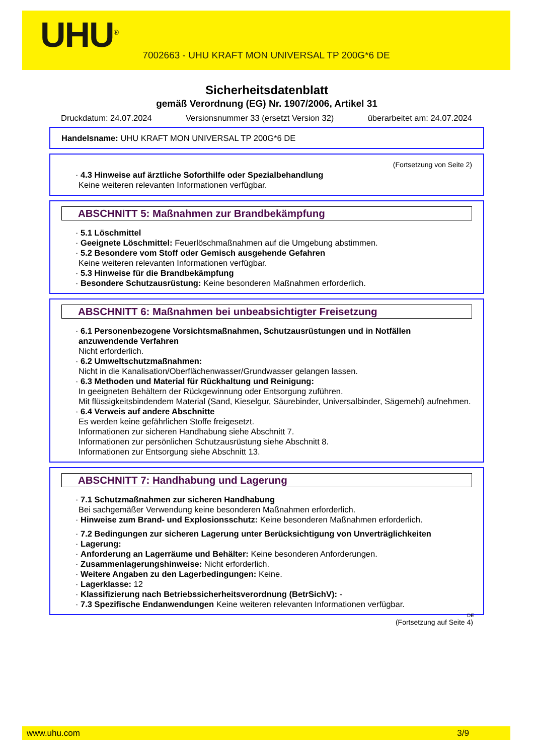UHU<sup>®</sup>
7002663 - UHU KRAFT MON UNIVERSAL TP 200G*6 DE
Sicherheitsdatenblatt
gemäß Verordnung (EG) Nr. 1907/2006, Artikel 31
Druckdatum: 24.07.2024 Versionsnummer 33 (ersetzt Version 32) überarbeitet am: 24.07.2024
Handelsname: UHU KRAFT MON UNIVERSAL TP 200G*6 DE
(Fortsetzung von Seite 2)
· 4.3 Hinweise auf ärztliche Soforthilfe oder Spezialbehandlung
Keine weiteren relevanten Informationen verfügbar.
ABSCHNITT 5: Maßnahmen zur Brandbekämpfung
· 5.1 Löschmittel
· Geeignete Löschmittel: Feuerlöschmaßnahmen auf die Umgebung abstimmen.
· 5.2 Besondere vom Stoff oder Gemisch ausgehende Gefahren
Keine weiteren relevanten Informationen verfügbar.
· 5.3 Hinweise für die Brandbekämpfung
· Besondere Schutzausrüstung: Keine besonderen Maßnahmen erforderlich.
ABSCHNITT 6: Maßnahmen bei unbeabsichtigter Freisetzung
· 6.1 Personenbezogene Vorsichtsmaßnahmen, Schutzausrüstungen und in Notfällen anzuwendende Verfahren
Nicht erforderlich.
· 6.2 Umweltschutzmaßnahmen:
Nicht in die Kanalisation/Oberflächenwasser/Grundwasser gelangen lassen.
· 6.3 Methoden und Material für Rückhaltung und Reinigung:
In geeigneten Behältern der Rückgewinnung oder Entsorgung zuführen.
Mit flüssigkeitsbindendem Material (Sand, Kieselgur, Säurebinder, Universalbinder, Sägemehl) aufnehmen.
· 6.4 Verweis auf andere Abschnitte
Es werden keine gefährlichen Stoffe freigesetzt.
Informationen zur sicheren Handhabung siehe Abschnitt 7.
Informationen zur persönlichen Schutzausrüstung siehe Abschnitt 8.
Informationen zur Entsorgung siehe Abschnitt 13.
ABSCHNITT 7: Handhabung und Lagerung
· 7.1 Schutzmaßnahmen zur sicheren Handhabung
Bei sachgemäßer Verwendung keine besonderen Maßnahmen erforderlich.
· Hinweise zum Brand- und Explosionsschutz: Keine besonderen Maßnahmen erforderlich.
· 7.2 Bedingungen zur sicheren Lagerung unter Berücksichtigung von Unverträglichkeiten
· Lagerung:
· Anforderung an Lagerräume und Behälter: Keine besonderen Anforderungen.
· Zusammenlagerungshinweise: Nicht erforderlich.
· Weitere Angaben zu den Lagerbedingungen: Keine.
· Lagerklasse: 12
· Klassifizierung nach Betriebssicherheitsverordnung (BetrSichV): -
· 7.3 Spezifische Endanwendungen Keine weiteren relevanten Informationen verfügbar.
DE
(Fortsetzung auf Seite 4)
www.uhu.com 3/9